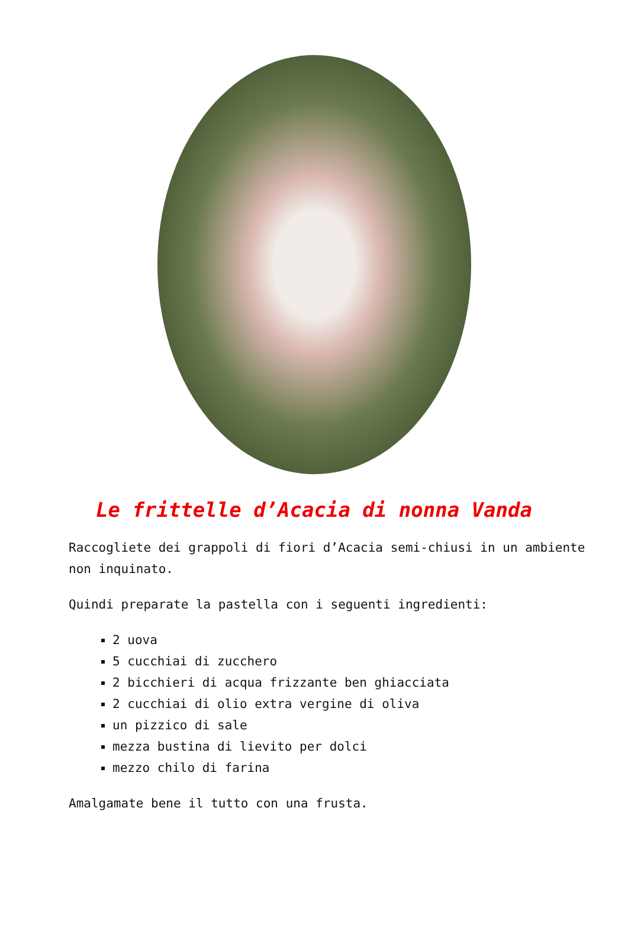Le frittelle d’Acacia di nonna Vanda
Raccogliete dei grappoli di fiori d’Acacia semi-chiusi in un ambiente non inquinato.
Quindi preparate la pastella con i seguenti ingredienti:
2 uova
5 cucchiai di zucchero
2 bicchieri di acqua frizzante ben ghiacciata
2 cucchiai di olio extra vergine di oliva
un pizzico di sale
mezza bustina di lievito per dolci
mezzo chilo di farina
Amalgamate bene il tutto con una frusta.